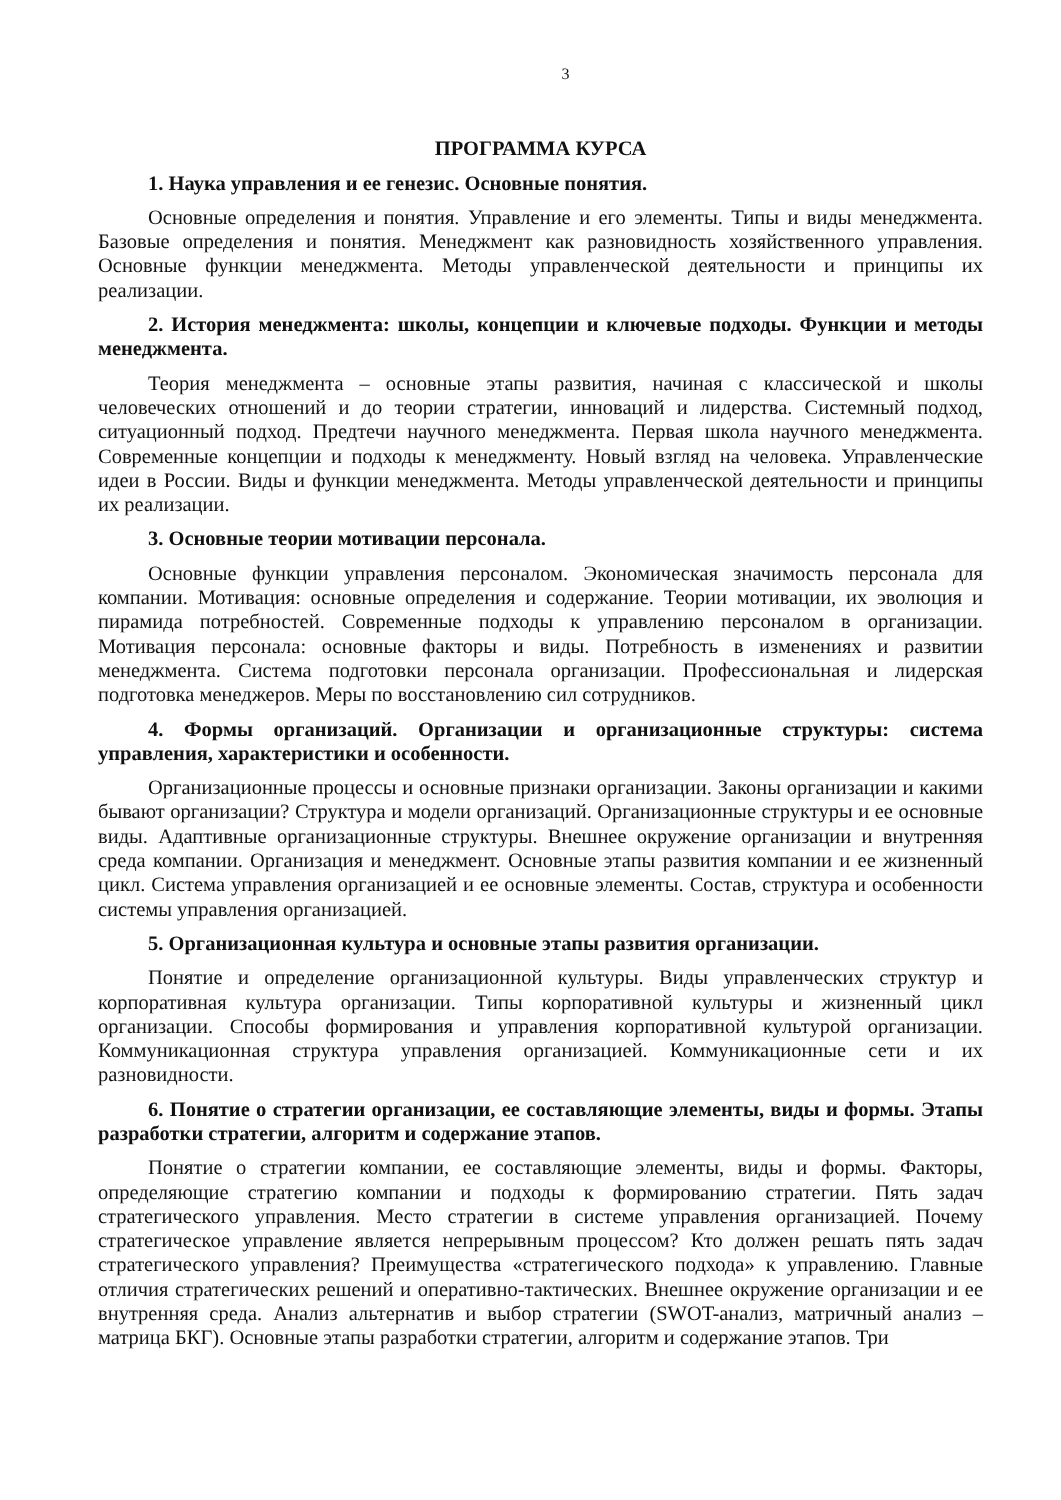3
ПРОГРАММА КУРСА
1. Наука управления и ее генезис. Основные понятия.
Основные определения и понятия. Управление и его элементы. Типы и виды менеджмента. Базовые определения и понятия. Менеджмент как разновидность хозяйственного управления. Основные функции менеджмента. Методы управленческой деятельности и принципы их реализации.
2. История менеджмента: школы, концепции и ключевые подходы. Функции и методы менеджмента.
Теория менеджмента – основные этапы развития, начиная с классической и школы человеческих отношений и до теории стратегии, инноваций и лидерства. Системный подход, ситуационный подход. Предтечи научного менеджмента. Первая школа научного менеджмента. Современные концепции и подходы к менеджменту. Новый взгляд на человека. Управленческие идеи в России. Виды и функции менеджмента. Методы управленческой деятельности и принципы их реализации.
3. Основные теории мотивации персонала.
Основные функции управления персоналом. Экономическая значимость персонала для компании. Мотивация: основные определения и содержание. Теории мотивации, их эволюция и пирамида потребностей. Современные подходы к управлению персоналом в организации. Мотивация персонала: основные факторы и виды. Потребность в изменениях и развитии менеджмента. Система подготовки персонала организации. Профессиональная и лидерская подготовка менеджеров. Меры по восстановлению сил сотрудников.
4. Формы организаций. Организации и организационные структуры: система управления, характеристики и особенности.
Организационные процессы и основные признаки организации. Законы организации и какими бывают организации? Структура и модели организаций. Организационные структуры и ее основные виды. Адаптивные организационные структуры. Внешнее окружение организации и внутренняя среда компании. Организация и менеджмент. Основные этапы развития компании и ее жизненный цикл. Система управления организацией и ее основные элементы. Состав, структура и особенности системы управления организацией.
5. Организационная культура и основные этапы развития организации.
Понятие и определение организационной культуры. Виды управленческих структур и корпоративная культура организации. Типы корпоративной культуры и жизненный цикл организации. Способы формирования и управления корпоративной культурой организации. Коммуникационная структура управления организацией. Коммуникационные сети и их разновидности.
6. Понятие о стратегии организации, ее составляющие элементы, виды и формы. Этапы разработки стратегии, алгоритм и содержание этапов.
Понятие о стратегии компании, ее составляющие элементы, виды и формы. Факторы, определяющие стратегию компании и подходы к формированию стратегии. Пять задач стратегического управления. Место стратегии в системе управления организацией. Почему стратегическое управление является непрерывным процессом? Кто должен решать пять задач стратегического управления? Преимущества «стратегического подхода» к управлению. Главные отличия стратегических решений и оперативно-тактических. Внешнее окружение организации и ее внутренняя среда. Анализ альтернатив и выбор стратегии (SWOT-анализ, матричный анализ – матрица БКГ). Основные этапы разработки стратегии, алгоритм и содержание этапов. Три